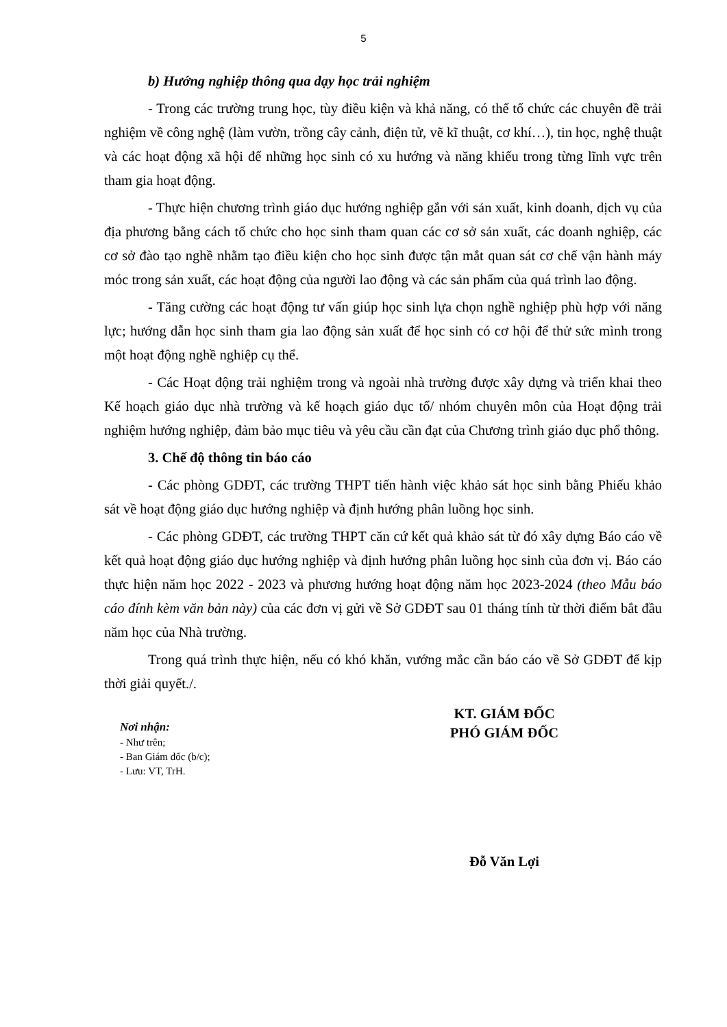5
b) Hướng nghiệp thông qua dạy học trải nghiệm
- Trong các trường trung học, tùy điều kiện và khả năng, có thể tổ chức các chuyên đề trải nghiệm về công nghệ (làm vườn, trồng cây cảnh, điện tử, vẽ kĩ thuật, cơ khí…), tin học, nghệ thuật và các hoạt động xã hội để những học sinh có xu hướng và năng khiếu trong từng lĩnh vực trên tham gia hoạt động.
- Thực hiện chương trình giáo dục hướng nghiệp gắn với sản xuất, kinh doanh, dịch vụ của địa phương bằng cách tổ chức cho học sinh tham quan các cơ sở sản xuất, các doanh nghiệp, các cơ sở đào tạo nghề nhằm tạo điều kiện cho học sinh được tận mắt quan sát cơ chế vận hành máy móc trong sản xuất, các hoạt động của người lao động và các sản phẩm của quá trình lao động.
- Tăng cường các hoạt động tư vấn giúp học sinh lựa chọn nghề nghiệp phù hợp với năng lực; hướng dẫn học sinh tham gia lao động sản xuất để học sinh có cơ hội để thử sức mình trong một hoạt động nghề nghiệp cụ thể.
- Các Hoạt động trải nghiệm trong và ngoài nhà trường được xây dựng và triển khai theo Kế hoạch giáo dục nhà trường và kế hoạch giáo dục tổ/ nhóm chuyên môn của Hoạt động trải nghiệm hướng nghiệp, đảm bảo mục tiêu và yêu cầu cần đạt của Chương trình giáo dục phổ thông.
3. Chế độ thông tin báo cáo
- Các phòng GDĐT, các trường THPT tiến hành việc khảo sát học sinh bằng Phiếu khảo sát về hoạt động giáo dục hướng nghiệp và định hướng phân luồng học sinh.
- Các phòng GDĐT, các trường THPT căn cứ kết quả khảo sát từ đó xây dựng Báo cáo về kết quả hoạt động giáo dục hướng nghiệp và định hướng phân luồng học sinh của đơn vị. Báo cáo thực hiện năm học 2022 - 2023 và phương hướng hoạt động năm học 2023-2024 (theo Mẫu báo cáo đính kèm văn bản này) của các đơn vị gửi về Sở GDĐT sau 01 tháng tính từ thời điểm bắt đầu năm học của Nhà trường.
Trong quá trình thực hiện, nếu có khó khăn, vướng mắc cần báo cáo về Sở GDĐT để kịp thời giải quyết./.
Nơi nhận:
- Như trên;
- Ban Giám đốc (b/c);
- Lưu: VT, TrH.
KT. GIÁM ĐỐC
PHÓ GIÁM ĐỐC
Đỗ Văn Lợi